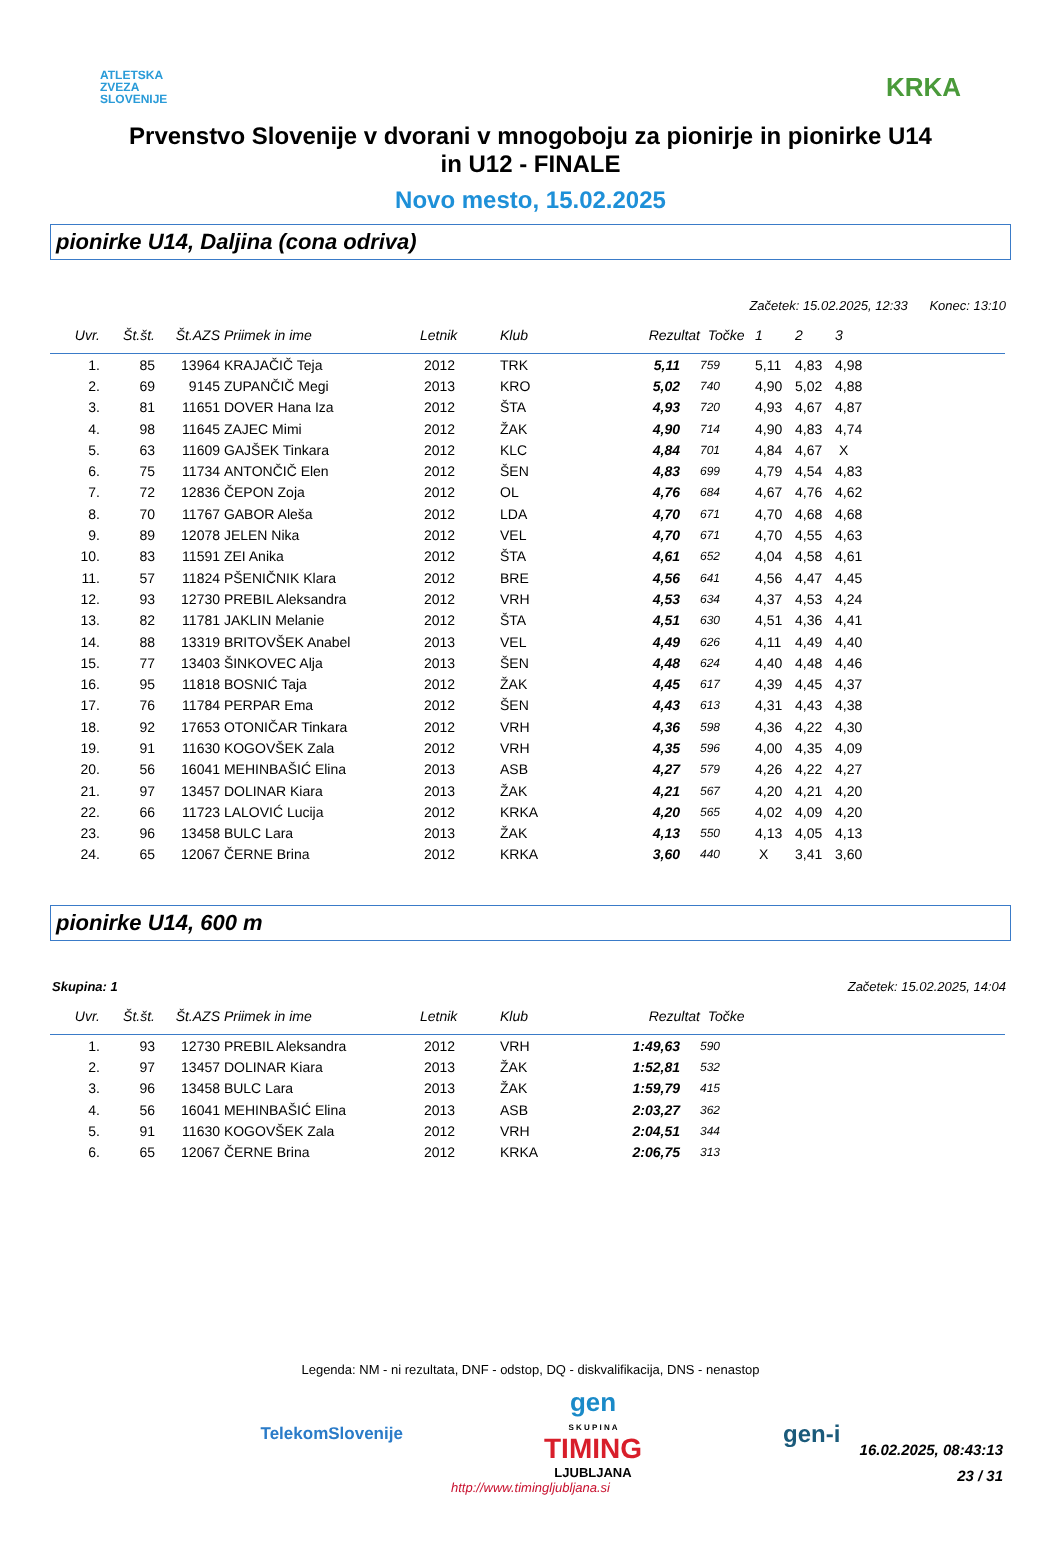ATLETSKA
ZVEZA
SLOVENIJE
KRKA
Prvenstvo Slovenije v dvorani v mnogoboju za pionirje in pionirke U14
in U12 - FINALE
Novo mesto, 15.02.2025
pionirke U14, Daljina (cona odriva)
Začetek: 15.02.2025, 12:33 Konec: 13:10
| Uvr. | Št.št. | Št.AZS | Priimek in ime | Letnik | Klub | Rezultat | Točke | 1 | 2 | 3 |
| --- | --- | --- | --- | --- | --- | --- | --- | --- | --- | --- |
| 1. | 85 | 13964 | KRAJAČIČ Teja | 2012 | TRK | 5,11 | 759 | 5,11 | 4,83 | 4,98 |
| 2. | 69 | 9145 | ZUPANČIČ Megi | 2013 | KRO | 5,02 | 740 | 4,90 | 5,02 | 4,88 |
| 3. | 81 | 11651 | DOVER Hana Iza | 2012 | ŠTA | 4,93 | 720 | 4,93 | 4,67 | 4,87 |
| 4. | 98 | 11645 | ZAJEC Mimi | 2012 | ŽAK | 4,90 | 714 | 4,90 | 4,83 | 4,74 |
| 5. | 63 | 11609 | GAJŠEK Tinkara | 2012 | KLC | 4,84 | 701 | 4,84 | 4,67 | X |
| 6. | 75 | 11734 | ANTONČIČ Elen | 2012 | ŠEN | 4,83 | 699 | 4,79 | 4,54 | 4,83 |
| 7. | 72 | 12836 | ČEPON Zoja | 2012 | OL | 4,76 | 684 | 4,67 | 4,76 | 4,62 |
| 8. | 70 | 11767 | GABOR Aleša | 2012 | LDA | 4,70 | 671 | 4,70 | 4,68 | 4,68 |
| 9. | 89 | 12078 | JELEN Nika | 2012 | VEL | 4,70 | 671 | 4,70 | 4,55 | 4,63 |
| 10. | 83 | 11591 | ZEI Anika | 2012 | ŠTA | 4,61 | 652 | 4,04 | 4,58 | 4,61 |
| 11. | 57 | 11824 | PŠENIČNIK Klara | 2012 | BRE | 4,56 | 641 | 4,56 | 4,47 | 4,45 |
| 12. | 93 | 12730 | PREBIL Aleksandra | 2012 | VRH | 4,53 | 634 | 4,37 | 4,53 | 4,24 |
| 13. | 82 | 11781 | JAKLIN Melanie | 2012 | ŠTA | 4,51 | 630 | 4,51 | 4,36 | 4,41 |
| 14. | 88 | 13319 | BRITOVŠEK Anabel | 2013 | VEL | 4,49 | 626 | 4,11 | 4,49 | 4,40 |
| 15. | 77 | 13403 | ŠINKOVEC Alja | 2013 | ŠEN | 4,48 | 624 | 4,40 | 4,48 | 4,46 |
| 16. | 95 | 11818 | BOSNIĆ Taja | 2012 | ŽAK | 4,45 | 617 | 4,39 | 4,45 | 4,37 |
| 17. | 76 | 11784 | PERPAR Ema | 2012 | ŠEN | 4,43 | 613 | 4,31 | 4,43 | 4,38 |
| 18. | 92 | 17653 | OTONIČAR Tinkara | 2012 | VRH | 4,36 | 598 | 4,36 | 4,22 | 4,30 |
| 19. | 91 | 11630 | KOGOVŠEK Zala | 2012 | VRH | 4,35 | 596 | 4,00 | 4,35 | 4,09 |
| 20. | 56 | 16041 | MEHINBAŠIĆ Elina | 2013 | ASB | 4,27 | 579 | 4,26 | 4,22 | 4,27 |
| 21. | 97 | 13457 | DOLINAR Kiara | 2013 | ŽAK | 4,21 | 567 | 4,20 | 4,21 | 4,20 |
| 22. | 66 | 11723 | LALOVIĆ Lucija | 2012 | KRKA | 4,20 | 565 | 4,02 | 4,09 | 4,20 |
| 23. | 96 | 13458 | BULC Lara | 2013 | ŽAK | 4,13 | 550 | 4,13 | 4,05 | 4,13 |
| 24. | 65 | 12067 | ČERNE Brina | 2012 | KRKA | 3,60 | 440 | X | 3,41 | 3,60 |
pionirke U14, 600 m
Skupina: 1 Začetek: 15.02.2025, 14:04
| Uvr. | Št.št. | Št.AZS | Priimek in ime | Letnik | Klub | Rezultat | Točke |
| --- | --- | --- | --- | --- | --- | --- | --- |
| 1. | 93 | 12730 | PREBIL Aleksandra | 2012 | VRH | 1:49,63 | 590 |
| 2. | 97 | 13457 | DOLINAR Kiara | 2013 | ŽAK | 1:52,81 | 532 |
| 3. | 96 | 13458 | BULC Lara | 2013 | ŽAK | 1:59,79 | 415 |
| 4. | 56 | 16041 | MEHINBAŠIĆ Elina | 2013 | ASB | 2:03,27 | 362 |
| 5. | 91 | 11630 | KOGOVŠEK Zala | 2012 | VRH | 2:04,51 | 344 |
| 6. | 65 | 12067 | ČERNE Brina | 2012 | KRKA | 2:06,75 | 313 |
Legenda: NM - ni rezultata, DNF - odstop, DQ - diskvalifikacija, DNS - nenastop
TelekomSlovenije gen
S K U P I N A
TIMING
LJUBLJANA gen-i
http://www.timingljubljana.si
16.02.2025, 08:43:13
23 / 31